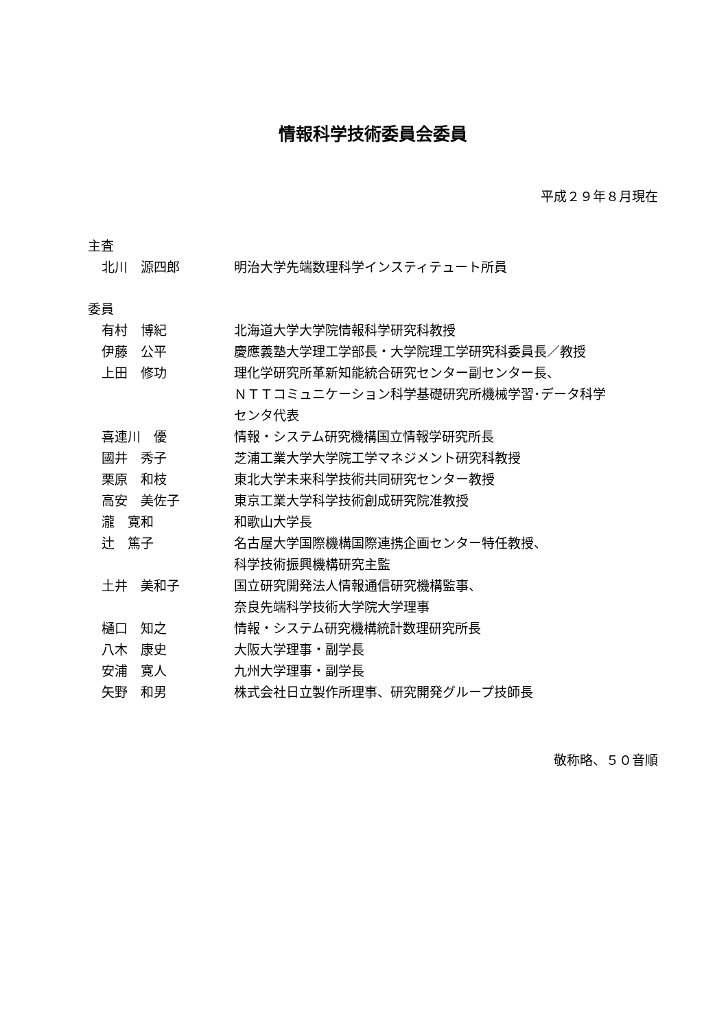情報科学技術委員会委員
平成２９年８月現在
主査
| 北川 源四郎 | 明治大学先端数理科学インスティテュート所員 |
委員
| 有村 博紀 | 北海道大学大学院情報科学研究科教授 |
| 伊藤 公平 | 慶應義塾大学理工学部長・大学院理工学研究科委員長／教授 |
| 上田 修功 | 理化学研究所革新知能統合研究センター副センター長、 ＮＴＴコミュニケーション科学基礎研究所機械学習･データ科学 センタ代表 |
| 喜連川 優 | 情報・システム研究機構国立情報学研究所長 |
| 國井 秀子 | 芝浦工業大学大学院工学マネジメント研究科教授 |
| 栗原 和枝 | 東北大学未来科学技術共同研究センター教授 |
| 高安 美佐子 | 東京工業大学科学技術創成研究院准教授 |
| 瀧 寛和 | 和歌山大学長 |
| 辻 篤子 | 名古屋大学国際機構国際連携企画センター特任教授、 科学技術振興機構研究主監 |
| 土井 美和子 | 国立研究開発法人情報通信研究機構監事、 奈良先端科学技術大学院大学理事 |
| 樋口 知之 | 情報・システム研究機構統計数理研究所長 |
| 八木 康史 | 大阪大学理事・副学長 |
| 安浦 寛人 | 九州大学理事・副学長 |
| 矢野 和男 | 株式会社日立製作所理事、研究開発グループ技師長 |
敬称略、５０音順